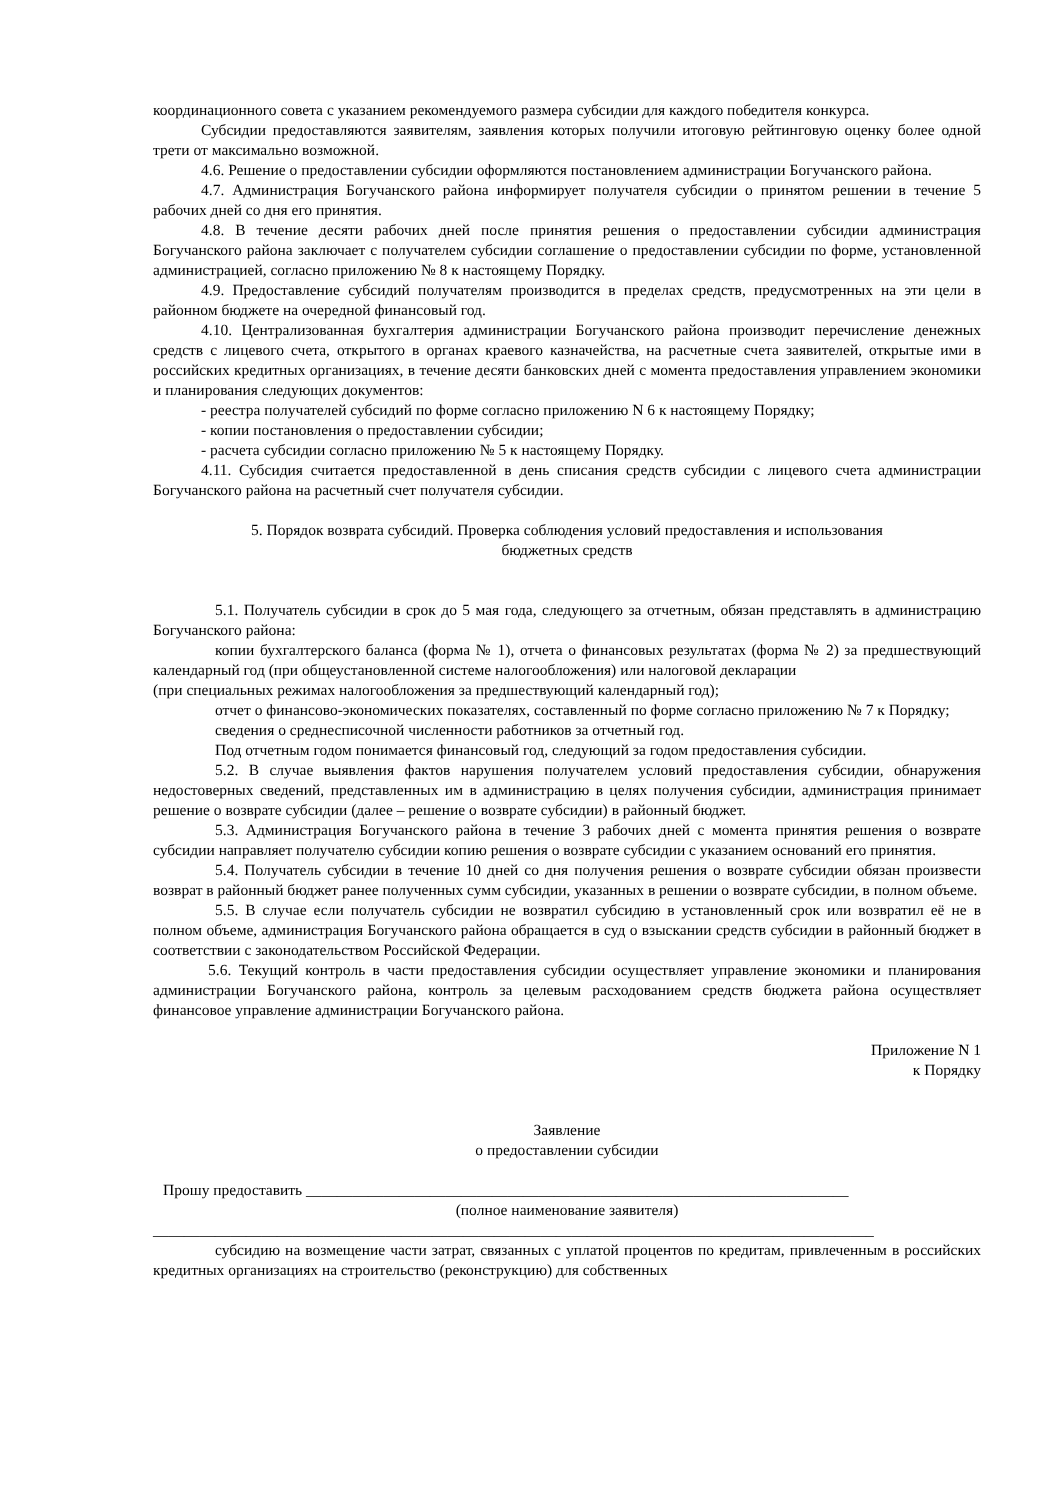координационного совета с указанием рекомендуемого размера субсидии для каждого победителя конкурса.
Субсидии предоставляются заявителям, заявления которых получили итоговую рейтинговую оценку более одной трети от максимально возможной.
4.6. Решение о предоставлении субсидии оформляются постановлением администрации Богучанского района.
4.7. Администрация Богучанского района информирует получателя субсидии о принятом решении в течение 5 рабочих дней со дня его принятия.
4.8. В течение десяти рабочих дней после принятия решения о предоставлении субсидии администрация Богучанского района заключает с получателем субсидии соглашение о предоставлении субсидии по форме, установленной администрацией, согласно приложению № 8 к настоящему Порядку.
4.9. Предоставление субсидий получателям производится в пределах средств, предусмотренных на эти цели в районном бюджете на очередной финансовый год.
4.10. Централизованная бухгалтерия администрации Богучанского района производит перечисление денежных средств с лицевого счета, открытого в органах краевого казначейства, на расчетные счета заявителей, открытые ими в российских кредитных организациях, в течение десяти банковских дней с момента предоставления управлением экономики и планирования следующих документов:
- реестра получателей субсидий по форме согласно приложению N 6 к настоящему Порядку;
- копии постановления о предоставлении субсидии;
- расчета субсидии согласно приложению № 5 к настоящему Порядку.
4.11. Субсидия считается предоставленной в день списания средств субсидии с лицевого счета администрации Богучанского района на расчетный счет получателя субсидии.
5. Порядок возврата субсидий. Проверка соблюдения условий предоставления и использования
бюджетных средств
5.1. Получатель субсидии в срок до 5 мая года, следующего за отчетным, обязан представлять в администрацию Богучанского района:
копии бухгалтерского баланса (форма № 1), отчета о финансовых результатах (форма № 2) за предшествующий календарный год (при общеустановленной системе налогообложения) или налоговой декларации
(при специальных режимах налогообложения за предшествующий календарный год);
отчет о финансово-экономических показателях, составленный по форме согласно приложению № 7 к Порядку;
сведения о среднесписочной численности работников за отчетный год.
Под отчетным годом понимается финансовый год, следующий за годом предоставления субсидии.
5.2. В случае выявления фактов нарушения получателем условий предоставления субсидии, обнаружения недостоверных сведений, представленных им в администрацию в целях получения субсидии, администрация принимает решение о возврате субсидии (далее – решение о возврате субсидии) в районный бюджет.
5.3. Администрация Богучанского района в течение 3 рабочих дней с момента принятия решения о возврате субсидии направляет получателю субсидии копию решения о возврате субсидии с указанием оснований его принятия.
5.4. Получатель субсидии в течение 10 дней со дня получения решения о возврате субсидии обязан произвести возврат в районный бюджет ранее полученных сумм субсидии, указанных в решении о возврате субсидии, в полном объеме.
5.5. В случае если получатель субсидии не возвратил субсидию в установленный срок или возвратил её не в полном объеме, администрация Богучанского района обращается в суд о взыскании средств субсидии в районный бюджет в соответствии с законодательством Российской Федерации.
5.6. Текущий контроль в части предоставления субсидии осуществляет управление экономики и планирования администрации Богучанского района, контроль за целевым расходованием средств бюджета района осуществляет финансовое управление администрации Богучанского района.
Приложение N 1
к Порядку
Заявление
о предоставлении субсидии
Прошу предоставить ______________________________________________________________________
(полное наименование заявителя)
_____________________________________________________________________________________________
субсидию на возмещение части затрат, связанных с уплатой процентов по кредитам, привлеченным в российских кредитных организациях на строительство (реконструкцию) для собственных